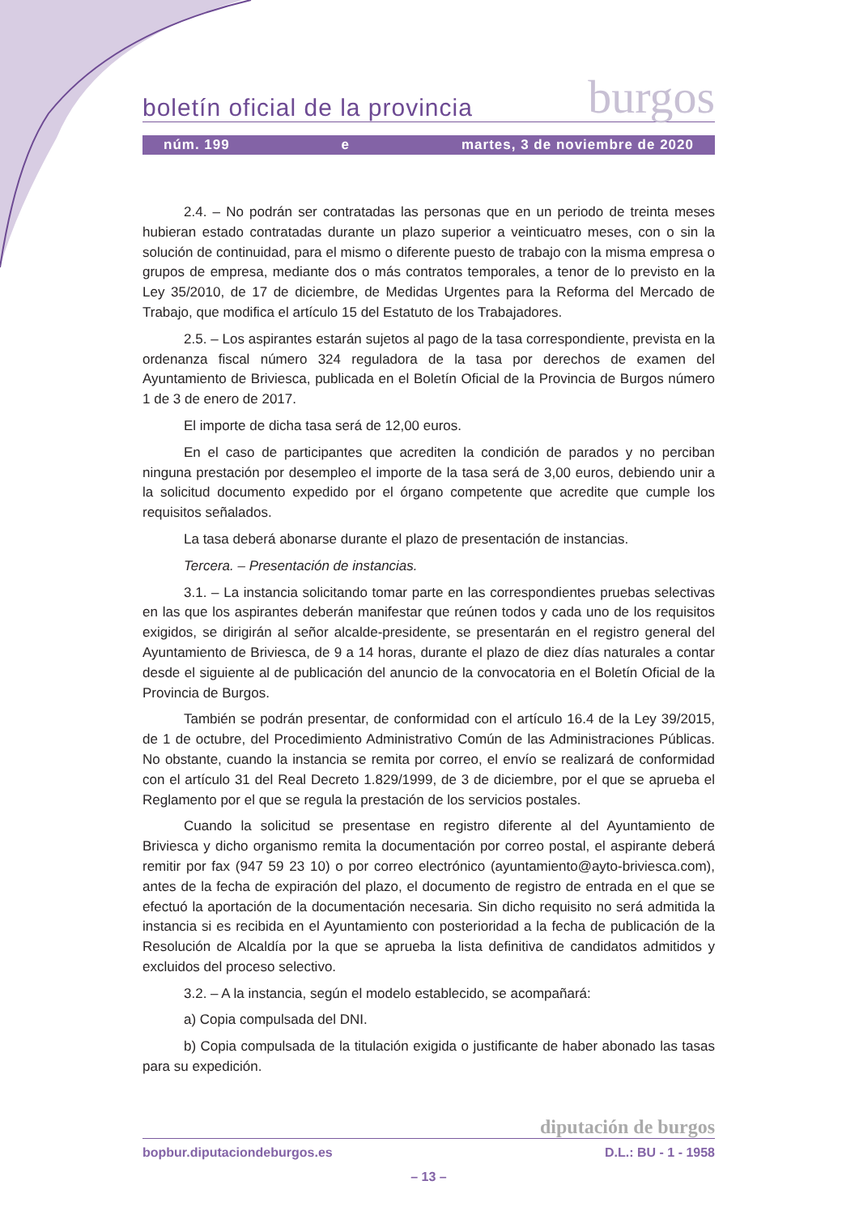boletín oficial de la provincia burgos
núm. 199 e martes, 3 de noviembre de 2020
2.4. – No podrán ser contratadas las personas que en un periodo de treinta meses hubieran estado contratadas durante un plazo superior a veinticuatro meses, con o sin la solución de continuidad, para el mismo o diferente puesto de trabajo con la misma empresa o grupos de empresa, mediante dos o más contratos temporales, a tenor de lo previsto en la Ley 35/2010, de 17 de diciembre, de Medidas Urgentes para la Reforma del Mercado de Trabajo, que modifica el artículo 15 del Estatuto de los Trabajadores.
2.5. – Los aspirantes estarán sujetos al pago de la tasa correspondiente, prevista en la ordenanza fiscal número 324 reguladora de la tasa por derechos de examen del Ayuntamiento de Briviesca, publicada en el Boletín Oficial de la Provincia de Burgos número 1 de 3 de enero de 2017.
El importe de dicha tasa será de 12,00 euros.
En el caso de participantes que acrediten la condición de parados y no perciban ninguna prestación por desempleo el importe de la tasa será de 3,00 euros, debiendo unir a la solicitud documento expedido por el órgano competente que acredite que cumple los requisitos señalados.
La tasa deberá abonarse durante el plazo de presentación de instancias.
Tercera. – Presentación de instancias.
3.1. – La instancia solicitando tomar parte en las correspondientes pruebas selectivas en las que los aspirantes deberán manifestar que reúnen todos y cada uno de los requisitos exigidos, se dirigirán al señor alcalde-presidente, se presentarán en el registro general del Ayuntamiento de Briviesca, de 9 a 14 horas, durante el plazo de diez días naturales a contar desde el siguiente al de publicación del anuncio de la convocatoria en el Boletín Oficial de la Provincia de Burgos.
También se podrán presentar, de conformidad con el artículo 16.4 de la Ley 39/2015, de 1 de octubre, del Procedimiento Administrativo Común de las Administraciones Públicas. No obstante, cuando la instancia se remita por correo, el envío se realizará de conformidad con el artículo 31 del Real Decreto 1.829/1999, de 3 de diciembre, por el que se aprueba el Reglamento por el que se regula la prestación de los servicios postales.
Cuando la solicitud se presentase en registro diferente al del Ayuntamiento de Briviesca y dicho organismo remita la documentación por correo postal, el aspirante deberá remitir por fax (947 59 23 10) o por correo electrónico (ayuntamiento@ayto-briviesca.com), antes de la fecha de expiración del plazo, el documento de registro de entrada en el que se efectuó la aportación de la documentación necesaria. Sin dicho requisito no será admitida la instancia si es recibida en el Ayuntamiento con posterioridad a la fecha de publicación de la Resolución de Alcaldía por la que se aprueba la lista definitiva de candidatos admitidos y excluidos del proceso selectivo.
3.2. – A la instancia, según el modelo establecido, se acompañará:
a) Copia compulsada del DNI.
b) Copia compulsada de la titulación exigida o justificante de haber abonado las tasas para su expedición.
diputación de burgos
bopbur.diputaciondeburgos.es D.L.: BU - 1 - 1958
– 13 –